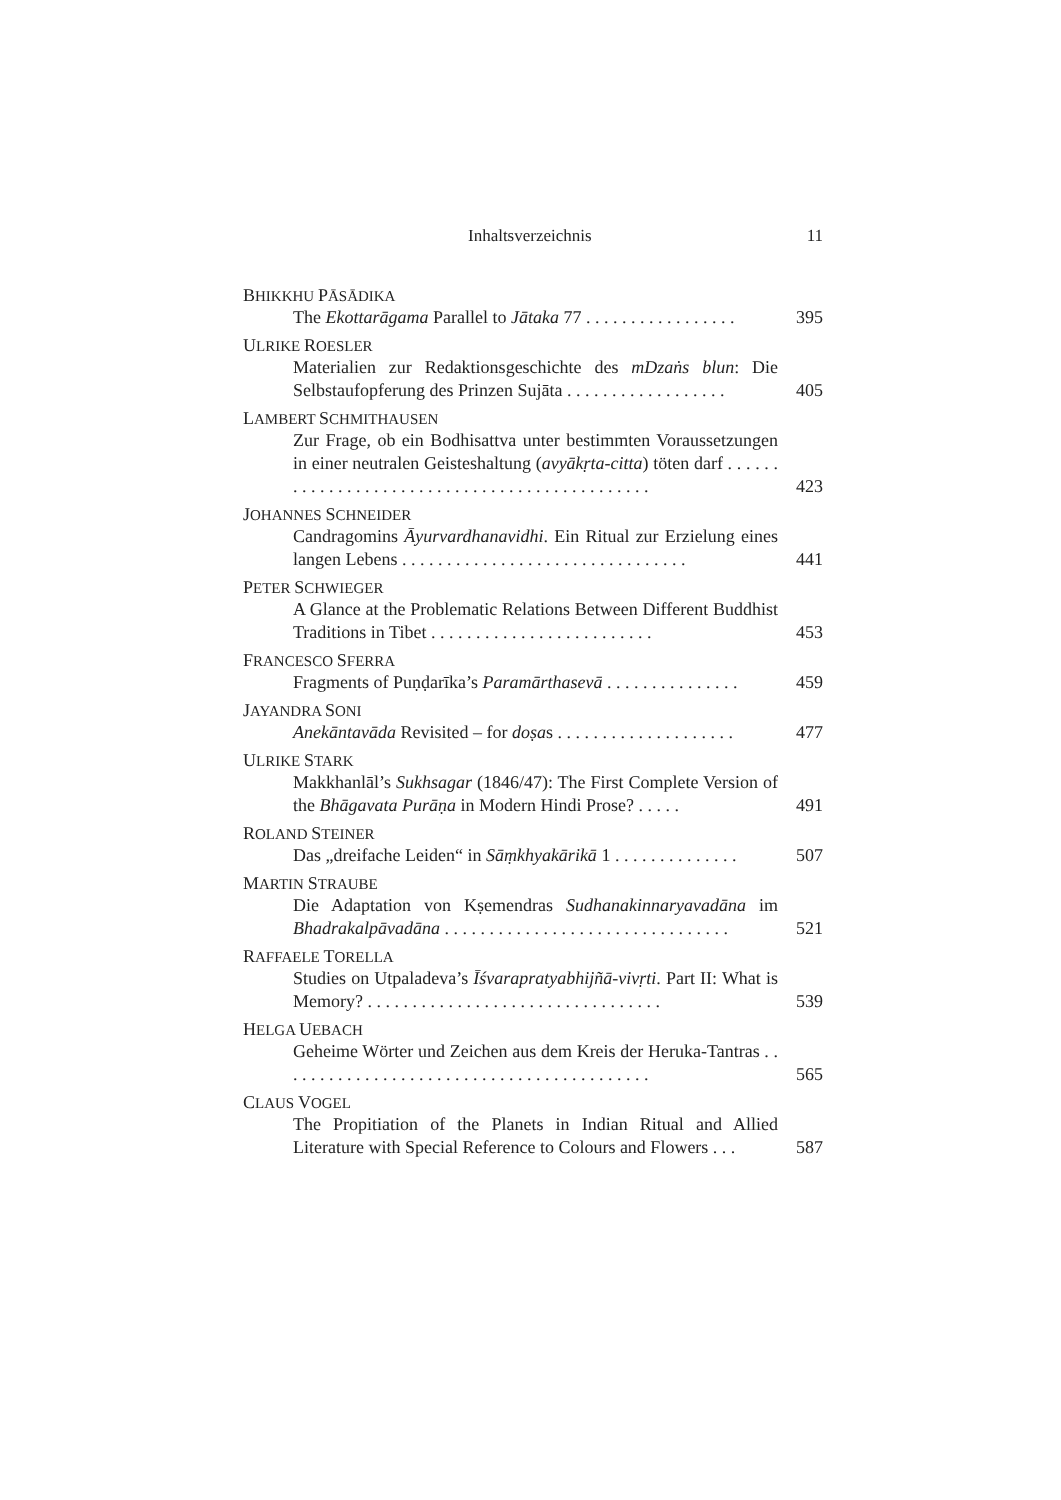Inhaltsverzeichnis 11
BHIKKHU PĀSĀDIKA
The Ekottarāgama Parallel to Jātaka 77 . . . . . . . . . . . . . . . . .
395
ULRIKE ROESLER
Materialien zur Redaktionsgeschichte des mDzaṅs blun: Die Selbstaufopferung des Prinzen Sujāta . . . . . . . . . . . . . . . . . .
405
LAMBERT SCHMITHAUSEN
Zur Frage, ob ein Bodhisattva unter bestimmten Voraussetzungen in einer neutralen Geisteshaltung (avyākṛta-citta) töten darf . . . . . . . . . . . . . . . . . . . . . . . . . . . . . . . . . . . . . . . . . . . . . .
423
JOHANNES SCHNEIDER
Candragomins Āyurvardhanavidhi. Ein Ritual zur Erzielung eines langen Lebens . . . . . . . . . . . . . . . . . . . . . . . . . . . . . . . .
441
PETER SCHWIEGER
A Glance at the Problematic Relations Between Different Buddhist Traditions in Tibet . . . . . . . . . . . . . . . . . . . . . . . . .
453
FRANCESCO SFERRA
Fragments of Puṇḍarīka’s Paramārthasevā . . . . . . . . . . . . . . .
459
JAYANDRA SONI
Anekāntavāda Revisited – for doṣas . . . . . . . . . . . . . . . . . . . .
477
ULRIKE STARK
Makkhanlāl’s Sukhsagar (1846/47): The First Complete Version of the Bhāgavata Purāṇa in Modern Hindi Prose? . . . . .
491
ROLAND STEINER
Das „dreifache Leiden“ in Sāṃkhyakārikā 1 . . . . . . . . . . . . . .
507
MARTIN STRAUBE
Die Adaptation von Kṣemendras Sudhanakinnaryavadāna im Bhadrakalpāvadāna . . . . . . . . . . . . . . . . . . . . . . . . . . . . . . . .
521
RAFFAELE TORELLA
Studies on Utpaladeva’s Īśvarapratyabhijñā-vivṛti. Part II: What is Memory? . . . . . . . . . . . . . . . . . . . . . . . . . . . . . . . . .
539
HELGA UEBACH
Geheime Wörter und Zeichen aus dem Kreis der Heruka-Tantras . . . . . . . . . . . . . . . . . . . . . . . . . . . . . . . . . . . . . . . . . .
565
CLAUS VOGEL
The Propitiation of the Planets in Indian Ritual and Allied Literature with Special Reference to Colours and Flowers . . .
587